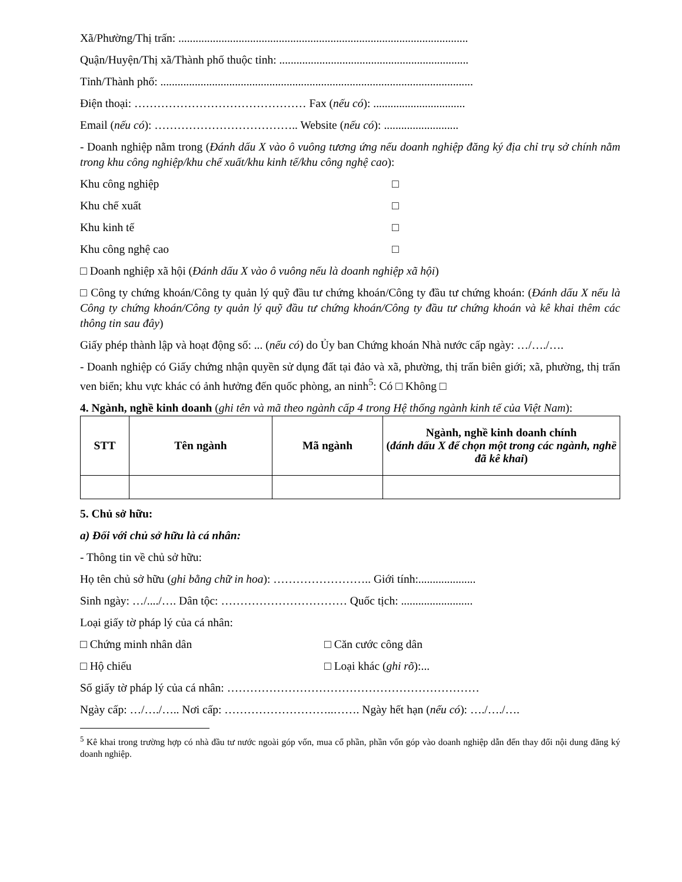Xã/Phường/Thị trấn: .....................................................................................................
Quận/Huyện/Thị xã/Thành phố thuộc tỉnh: ..................................................................
Tỉnh/Thành phố: .............................................................................................................
Điện thoại: ……………………………………… Fax (nếu có): ................................
Email (nếu có): ……………………………….. Website (nếu có): ..........................
- Doanh nghiệp nằm trong (Đánh dấu X vào ô vuông tương ứng nếu doanh nghiệp đăng ký địa chỉ trụ sở chính nằm trong khu công nghiệp/khu chế xuất/khu kinh tế/khu công nghệ cao):
Khu công nghiệp □
Khu chế xuất □
Khu kinh tế □
Khu công nghệ cao □
□ Doanh nghiệp xã hội (Đánh dấu X vào ô vuông nếu là doanh nghiệp xã hội)
□ Công ty chứng khoán/Công ty quản lý quỹ đầu tư chứng khoán/Công ty đầu tư chứng khoán: (Đánh dấu X nếu là Công ty chứng khoán/Công ty quản lý quỹ đầu tư chứng khoán/Công ty đầu tư chứng khoán và kê khai thêm các thông tin sau đây)
Giấy phép thành lập và hoạt động số: ... (nếu có) do Ủy ban Chứng khoán Nhà nước cấp ngày: …/…./….
- Doanh nghiệp có Giấy chứng nhận quyền sử dụng đất tại đảo và xã, phường, thị trấn biên giới; xã, phường, thị trấn ven biển; khu vực khác có ảnh hưởng đến quốc phòng, an ninh<sup>5</sup>: Có □ Không □
4. Ngành, nghề kinh doanh (ghi tên và mã theo ngành cấp 4 trong Hệ thống ngành kinh tế của Việt Nam):
| STT | Tên ngành | Mã ngành | Ngành, nghề kinh doanh chính ( đánh dấu X để chọn một trong các ngành, nghề đã kê khai ) |
| --- | --- | --- | --- |
5. Chủ sở hữu:
a) Đối với chủ sở hữu là cá nhân:
- Thông tin về chủ sở hữu:
Họ tên chủ sở hữu (ghi bằng chữ in hoa): …………………….. Giới tính:....................
Sinh ngày: …/..../…. Dân tộc: …………………………… Quốc tịch: .........................
Loại giấy tờ pháp lý của cá nhân:
□ Chứng minh nhân dân □ Căn cước công dân
□ Hộ chiếu □ Loại khác (ghi rõ):...
Số giấy tờ pháp lý của cá nhân: …………………………………………………………
Ngày cấp: …/…./….. Nơi cấp: ………………………..……. Ngày hết hạn (nếu có): …./…./….
<sup>5</sup> Kê khai trong trường hợp có nhà đầu tư nước ngoài góp vốn, mua cổ phần, phần vốn góp vào doanh nghiệp dẫn đến thay đổi nội dung đăng ký doanh nghiệp.